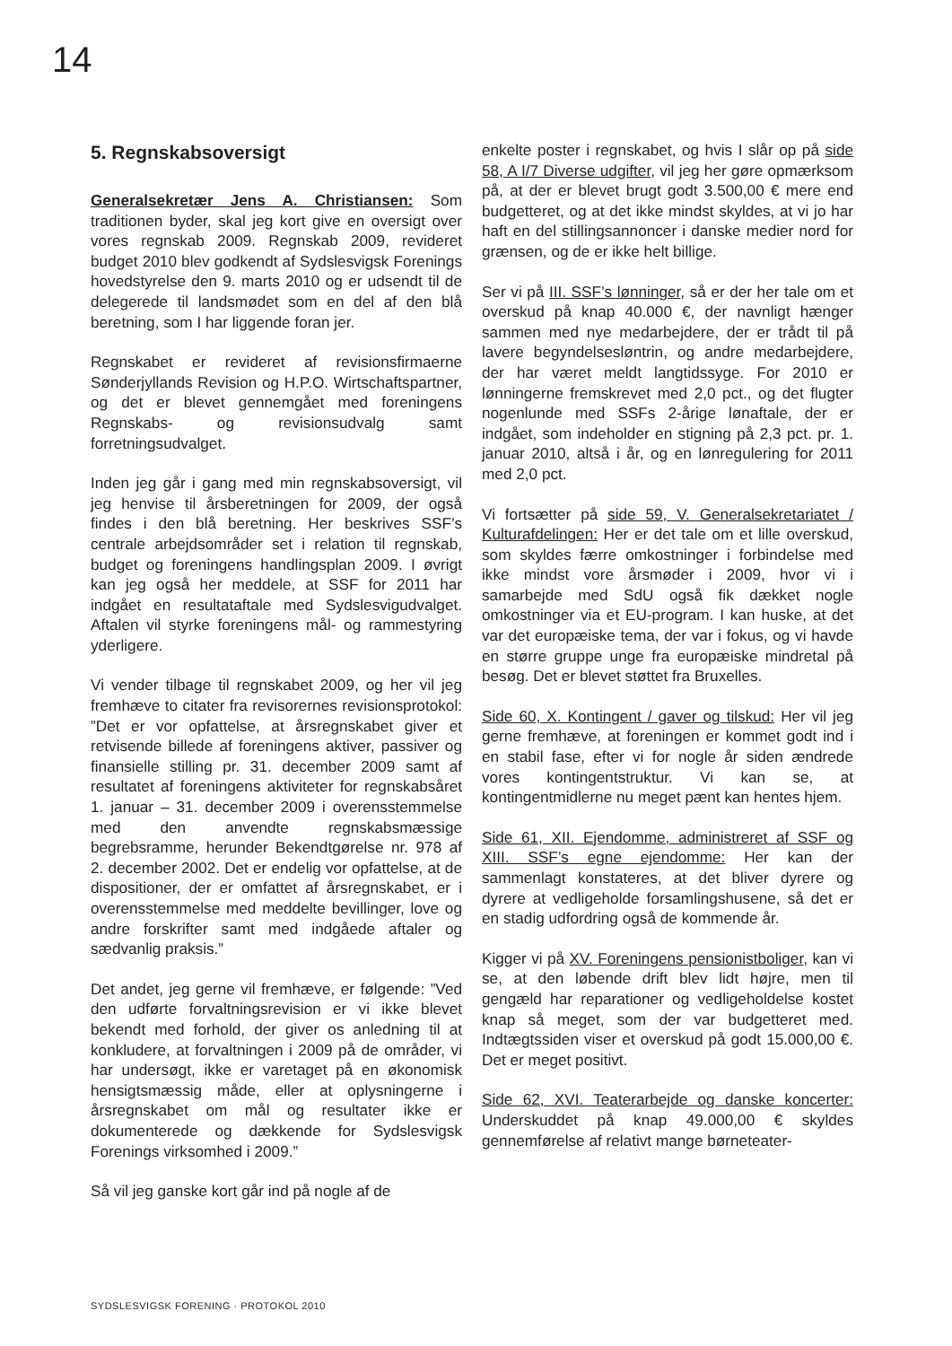14
5. Regnskabsoversigt
Generalsekretær Jens A. Christiansen: Som traditionen byder, skal jeg kort give en oversigt over vores regnskab 2009. Regnskab 2009, revideret budget 2010 blev godkendt af Sydslesvigsk Forenings hovedstyrelse den 9. marts 2010 og er udsendt til de delegerede til landsmødet som en del af den blå beretning, som I har liggende foran jer.
Regnskabet er revideret af revisionsfirmaerne Sønderjyllands Revision og H.P.O. Wirtschaftspartner, og det er blevet gennemgået med foreningens Regnskabs- og revisionsudvalg samt forretningsudvalget.
Inden jeg går i gang med min regnskabsoversigt, vil jeg henvise til årsberetningen for 2009, der også findes i den blå beretning. Her beskrives SSF’s centrale arbejdsområder set i relation til regnskab, budget og foreningens handlingsplan 2009. I øvrigt kan jeg også her meddele, at SSF for 2011 har indgået en resultataftale med Sydslesvigudvalget. Aftalen vil styrke foreningens mål- og rammestyring yderligere.
Vi vender tilbage til regnskabet 2009, og her vil jeg fremhæve to citater fra revisorernes revisionsprotokol: ”Det er vor opfattelse, at årsregnskabet giver et retvisende billede af foreningens aktiver, passiver og finansielle stilling pr. 31. december 2009 samt af resultatet af foreningens aktiviteter for regnskabsåret 1. januar – 31. december 2009 i overensstemmelse med den anvendte regnskabsmæssige begrebsramme, herunder Bekendtgørelse nr. 978 af 2. december 2002. Det er endelig vor opfattelse, at de dispositioner, der er omfattet af årsregnskabet, er i overensstemmelse med meddelte bevillinger, love og andre forskrifter samt med indgåede aftaler og sædvanlig praksis.”
Det andet, jeg gerne vil fremhæve, er følgende: ”Ved den udførte forvaltningsrevision er vi ikke blevet bekendt med forhold, der giver os anledning til at konkludere, at forvaltningen i 2009 på de områder, vi har undersøgt, ikke er varetaget på en økonomisk hensigtsmæssig måde, eller at oplysningerne i årsregnskabet om mål og resultater ikke er dokumenterede og dækkende for Sydslesvigsk Forenings virksomhed i 2009.”
Så vil jeg ganske kort går ind på nogle af de
enkelte poster i regnskabet, og hvis I slår op på side 58, A I/7 Diverse udgifter, vil jeg her gøre opmærksom på, at der er blevet brugt godt 3.500,00 € mere end budgetteret, og at det ikke mindst skyldes, at vi jo har haft en del stillingsannoncer i danske medier nord for grænsen, og de er ikke helt billige.
Ser vi på III. SSF’s lønninger, så er der her tale om et overskud på knap 40.000 €, der navnligt hænger sammen med nye medarbejdere, der er trådt til på lavere begyndelsesløntrin, og andre medarbejdere, der har været meldt langtidssyge. For 2010 er lønningerne fremskrevet med 2,0 pct., og det flugter nogenlunde med SSFs 2-årige lønaftale, der er indgået, som indeholder en stigning på 2,3 pct. pr. 1. januar 2010, altså i år, og en lønregulering for 2011 med 2,0 pct.
Vi fortsætter på side 59, V. Generalsekretariatet / Kulturafdelingen: Her er det tale om et lille overskud, som skyldes færre omkostninger i forbindelse med ikke mindst vore årsmøder i 2009, hvor vi i samarbejde med SdU også fik dækket nogle omkostninger via et EU-program. I kan huske, at det var det europæiske tema, der var i fokus, og vi havde en større gruppe unge fra europæiske mindretal på besøg. Det er blevet støttet fra Bruxelles.
Side 60, X. Kontingent / gaver og tilskud: Her vil jeg gerne fremhæve, at foreningen er kommet godt ind i en stabil fase, efter vi for nogle år siden ændrede vores kontingentstruktur. Vi kan se, at kontingentmidlerne nu meget pænt kan hentes hjem.
Side 61, XII. Ejendomme, administreret af SSF og XIII. SSF’s egne ejendomme: Her kan der sammenlagt konstateres, at det bliver dyrere og dyrere at vedligeholde forsamlingshusene, så det er en stadig udfordring også de kommende år.
Kigger vi på XV. Foreningens pensionistboliger, kan vi se, at den løbende drift blev lidt højre, men til gengæld har reparationer og vedligeholdelse kostet knap så meget, som der var budgetteret med. Indtægtssiden viser et overskud på godt 15.000,00 €. Det er meget positivt.
Side 62, XVI. Teaterarbejde og danske koncerter: Underskuddet på knap 49.000,00 € skyldes gennemførelse af relativt mange børneteater-
SYDSLESVIGSK FORENING · PROTOKOL 2010